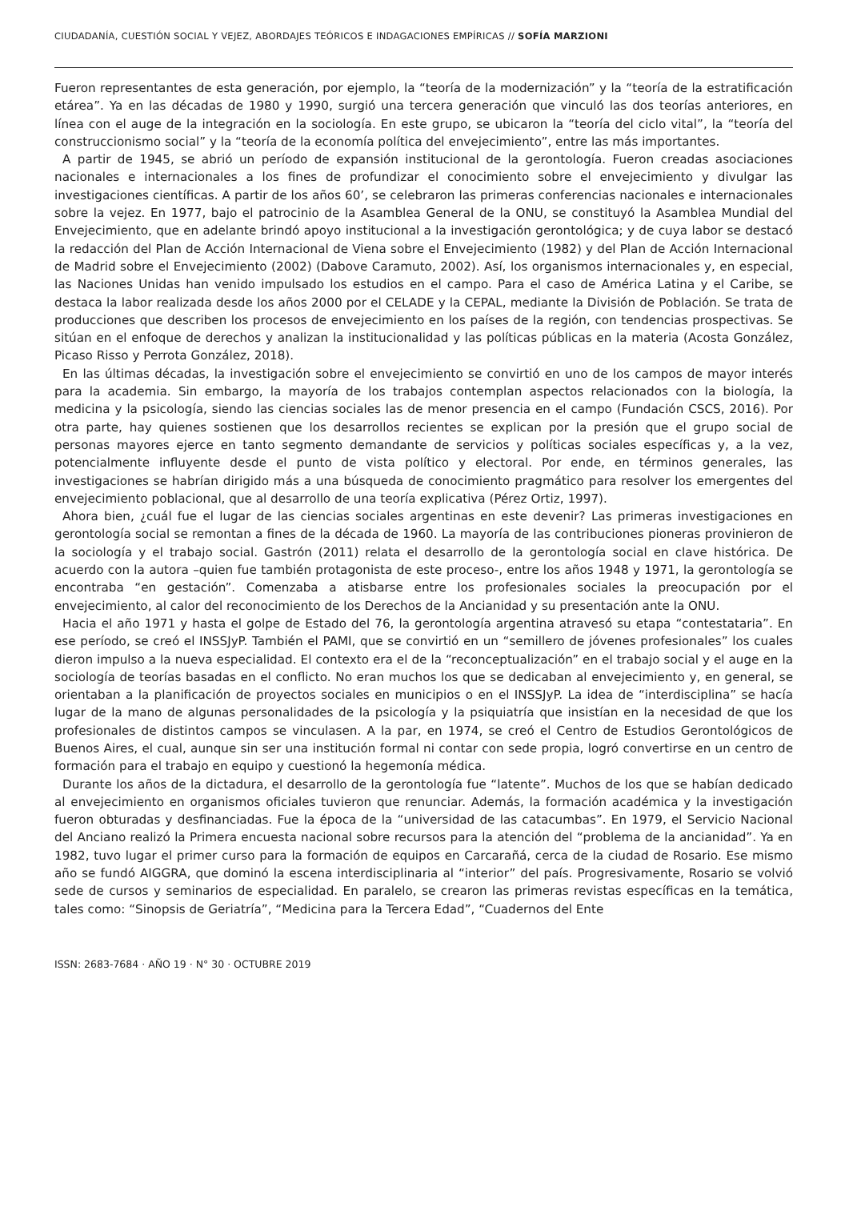CIUDADANÍA, CUESTIÓN SOCIAL Y VEJEZ, ABORDAJES TEÓRICOS E INDAGACIONES EMPÍRICAS // SOFÍA MARZIONI
Fueron representantes de esta generación, por ejemplo, la “teoría de la modernización” y la “teoría de la estratificación etárea”. Ya en las décadas de 1980 y 1990, surgió una tercera generación que vinculó las dos teorías anteriores, en línea con el auge de la integración en la sociología. En este grupo, se ubicaron la “teoría del ciclo vital”, la “teoría del construccionismo social” y la “teoría de la economía política del envejecimiento”, entre las más importantes.
A partir de 1945, se abrió un período de expansión institucional de la gerontología. Fueron creadas asociaciones nacionales e internacionales a los fines de profundizar el conocimiento sobre el envejecimiento y divulgar las investigaciones científicas. A partir de los años 60’, se celebraron las primeras conferencias nacionales e internacionales sobre la vejez. En 1977, bajo el patrocinio de la Asamblea General de la ONU, se constituyó la Asamblea Mundial del Envejecimiento, que en adelante brindó apoyo institucional a la investigación gerontológica; y de cuya labor se destacó la redacción del Plan de Acción Internacional de Viena sobre el Envejecimiento (1982) y del Plan de Acción Internacional de Madrid sobre el Envejecimiento (2002) (Dabove Caramuto, 2002). Así, los organismos internacionales y, en especial, las Naciones Unidas han venido impulsado los estudios en el campo. Para el caso de América Latina y el Caribe, se destaca la labor realizada desde los años 2000 por el CELADE y la CEPAL, mediante la División de Población. Se trata de producciones que describen los procesos de envejecimiento en los países de la región, con tendencias prospectivas. Se sitúan en el enfoque de derechos y analizan la institucionalidad y las políticas públicas en la materia (Acosta González, Picaso Risso y Perrota González, 2018).
En las últimas décadas, la investigación sobre el envejecimiento se convirtió en uno de los campos de mayor interés para la academia. Sin embargo, la mayoría de los trabajos contemplan aspectos relacionados con la biología, la medicina y la psicología, siendo las ciencias sociales las de menor presencia en el campo (Fundación CSCS, 2016). Por otra parte, hay quienes sostienen que los desarrollos recientes se explican por la presión que el grupo social de personas mayores ejerce en tanto segmento demandante de servicios y políticas sociales específicas y, a la vez, potencialmente influyente desde el punto de vista político y electoral. Por ende, en términos generales, las investigaciones se habrían dirigido más a una búsqueda de conocimiento pragmático para resolver los emergentes del envejecimiento poblacional, que al desarrollo de una teoría explicativa (Pérez Ortiz, 1997).
Ahora bien, ¿cuál fue el lugar de las ciencias sociales argentinas en este devenir? Las primeras investigaciones en gerontología social se remontan a fines de la década de 1960. La mayoría de las contribuciones pioneras provinieron de la sociología y el trabajo social. Gastrón (2011) relata el desarrollo de la gerontología social en clave histórica. De acuerdo con la autora –quien fue también protagonista de este proceso-, entre los años 1948 y 1971, la gerontología se encontraba “en gestación”. Comenzaba a atisbarse entre los profesionales sociales la preocupación por el envejecimiento, al calor del reconocimiento de los Derechos de la Ancianidad y su presentación ante la ONU.
Hacia el año 1971 y hasta el golpe de Estado del 76, la gerontología argentina atravesó su etapa “contestataria”. En ese período, se creó el INSSJyP. También el PAMI, que se convirtió en un “semillero de jóvenes profesionales” los cuales dieron impulso a la nueva especialidad. El contexto era el de la “reconceptualización” en el trabajo social y el auge en la sociología de teorías basadas en el conflicto. No eran muchos los que se dedicaban al envejecimiento y, en general, se orientaban a la planificación de proyectos sociales en municipios o en el INSSJyP. La idea de “interdisciplina” se hacía lugar de la mano de algunas personalidades de la psicología y la psiquiatría que insistían en la necesidad de que los profesionales de distintos campos se vinculasen. A la par, en 1974, se creó el Centro de Estudios Gerontológicos de Buenos Aires, el cual, aunque sin ser una institución formal ni contar con sede propia, logró convertirse en un centro de formación para el trabajo en equipo y cuestionó la hegemonía médica.
Durante los años de la dictadura, el desarrollo de la gerontología fue “latente”. Muchos de los que se habían dedicado al envejecimiento en organismos oficiales tuvieron que renunciar. Además, la formación académica y la investigación fueron obturadas y desfinanciadas. Fue la época de la “universidad de las catacumbas”. En 1979, el Servicio Nacional del Anciano realizó la Primera encuesta nacional sobre recursos para la atención del “problema de la ancianidad”. Ya en 1982, tuvo lugar el primer curso para la formación de equipos en Carcarañá, cerca de la ciudad de Rosario. Ese mismo año se fundó AIGGRA, que dominó la escena interdisciplinaria al “interior” del país. Progresivamente, Rosario se volvió sede de cursos y seminarios de especialidad. En paralelo, se crearon las primeras revistas específicas en la temática, tales como: “Sinopsis de Geriatría”, “Medicina para la Tercera Edad”, “Cuadernos del Ente
ISSN: 2683-7684 · AÑO 19 · N° 30 · OCTUBRE 2019